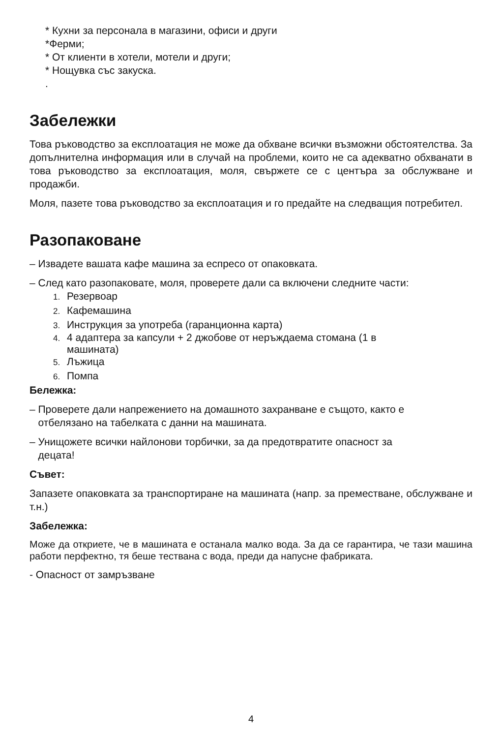* Кухни за персонала в магазини, офиси и други
*Ферми;
* От клиенти в хотели, мотели и други;
* Нощувка със закуска.
.
Забележки
Това ръководство за експлоатация не може да обхване всички възможни обстоятелства. За допълнителна информация или в случай на проблеми, които не са адекватно обхванати в това ръководство за експлоатация, моля, свържете се с центъра за обслужване и продажби.
Моля, пазете това ръководство за експлоатация и го предайте на следващия потребител.
Разопаковане
– Извадете вашата кафе машина за еспресо от опаковката.
– След като разопаковате, моля, проверете дали са включени следните части:
1. Резервоар
2. Кафемашина
3. Инструкция за употреба (гаранционна карта)
4. 4 адаптера за капсули + 2 джобове от неръждаема стомана (1 в
машината)
5. Лъжица
6. Помпа
Бележка:
– Проверете дали напрежението на домашното захранване е същото, както е
отбелязано на табелката с данни на машината.
– Унищожете всички найлонови торбички, за да предотвратите опасност за
децата!
Съвет:
Запазете опаковката за транспортиране на машината (напр. за преместване, обслужване и т.н.)
Забележка:
Може да откриете, че в машината е останала малко вода. За да се гарантира, че тази машина работи перфектно, тя беше тествана с вода, преди да напусне фабриката.
- Опасност от замръзване
4